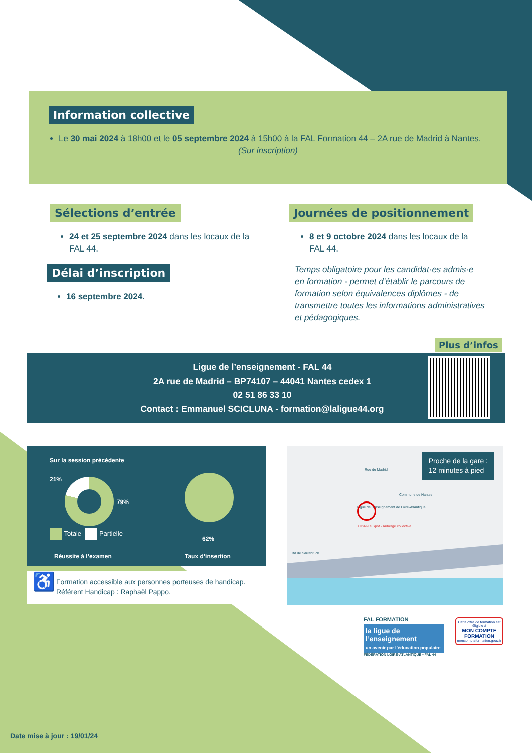Information collective
Le 30 mai 2024 à 18h00 et le 05 septembre 2024 à 15h00 à la FAL Formation 44 – 2A rue de Madrid à Nantes.
(Sur inscription)
Sélections d’entrée
24 et 25 septembre 2024 dans les locaux de la FAL 44.
Délai d’inscription
16 septembre 2024.
Journées de positionnement
8 et 9 octobre 2024 dans les locaux de la FAL 44.
Temps obligatoire pour les candidat·es admis·e en formation - permet d’établir le parcours de formation selon équivalences diplômes - de transmettre toutes les informations administratives et pédagogiques.
Plus d’infos
Ligue de l’enseignement - FAL 44
2A rue de Madrid – BP74107 – 44041 Nantes cedex 1
02 51 86 33 10
Contact : Emmanuel SCICLUNA - formation@laligue44.org
Sur la session précédente
21%
79%
Totale Partielle
Réussite à l’examen
62%
Taux d’insertion
♿
Formation accessible aux personnes porteuses de handicap.
Référent Handicap : Raphaël Pappo.
Ligue de l’enseignement de Loire-Atlantique
Commune de Nantes
Bd de Sarrebruck
CISN-Le Spot - Auberge collective
Rue de Madrid
Proche de la gare :
12 minutes à pied
FAL FORMATION
la ligue de l’enseignement
un avenir par l’éducation populaire
FÉDÉRATION LOIRE-ATLANTIQUE • FAL 44
Cette offre de formation est éligible à
MON COMPTE FORMATION
moncompteformation.gouv.fr
Date mise à jour : 19/01/24